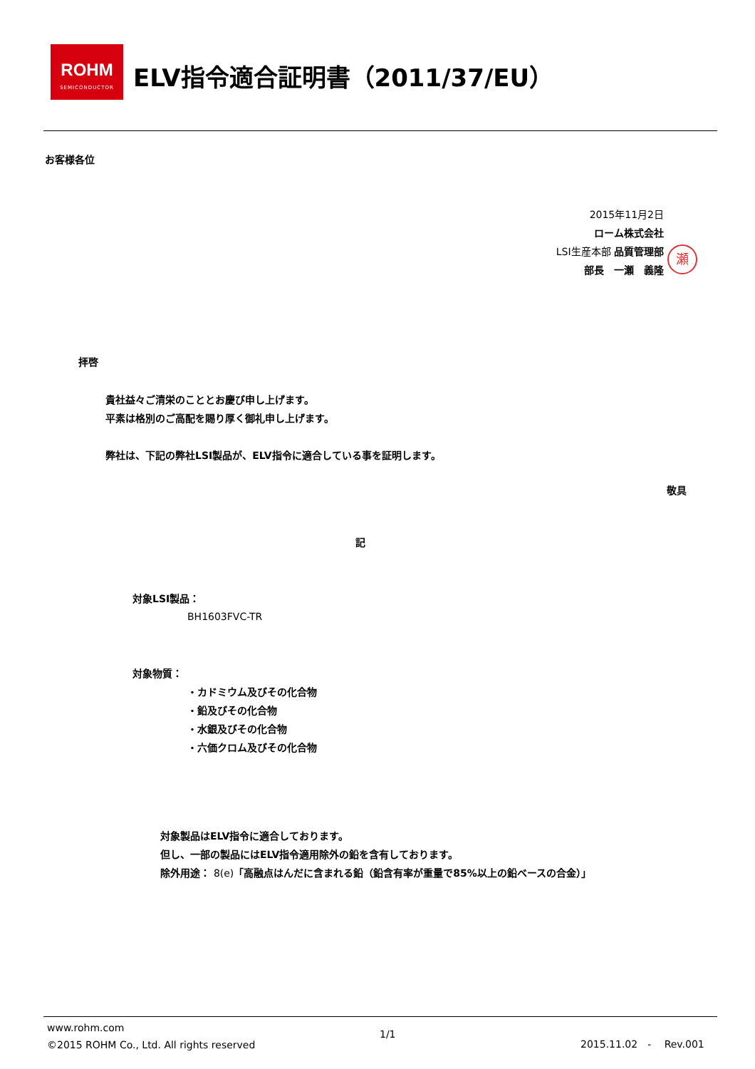ROHM
SEMICONDUCTOR
ELV指令適合証明書（2011/37/EU）
お客様各位
2015年11月2日
ローム株式会社
LSI生産本部 品質管理部
部長　一瀬　義隆
瀬
拝啓
貴社益々ご清栄のこととお慶び申し上げます。
平素は格別のご高配を賜り厚く御礼申し上げます。
弊社は、下記の弊社LSI製品が、ELV指令に適合している事を証明します。
敬具
記
対象LSI製品：
BH1603FVC-TR
対象物質：
・カドミウム及びその化合物
・鉛及びその化合物
・水銀及びその化合物
・六価クロム及びその化合物
対象製品はELV指令に適合しております。
但し、一部の製品にはELV指令適用除外の鉛を含有しております。
除外用途： 8(e)「高融点はんだに含まれる鉛（鉛含有率が重量で85%以上の鉛ベースの合金）」
www.rohm.com
©2015 ROHM Co., Ltd. All rights reserved
1/1
2015.11.02　-　 Rev.001